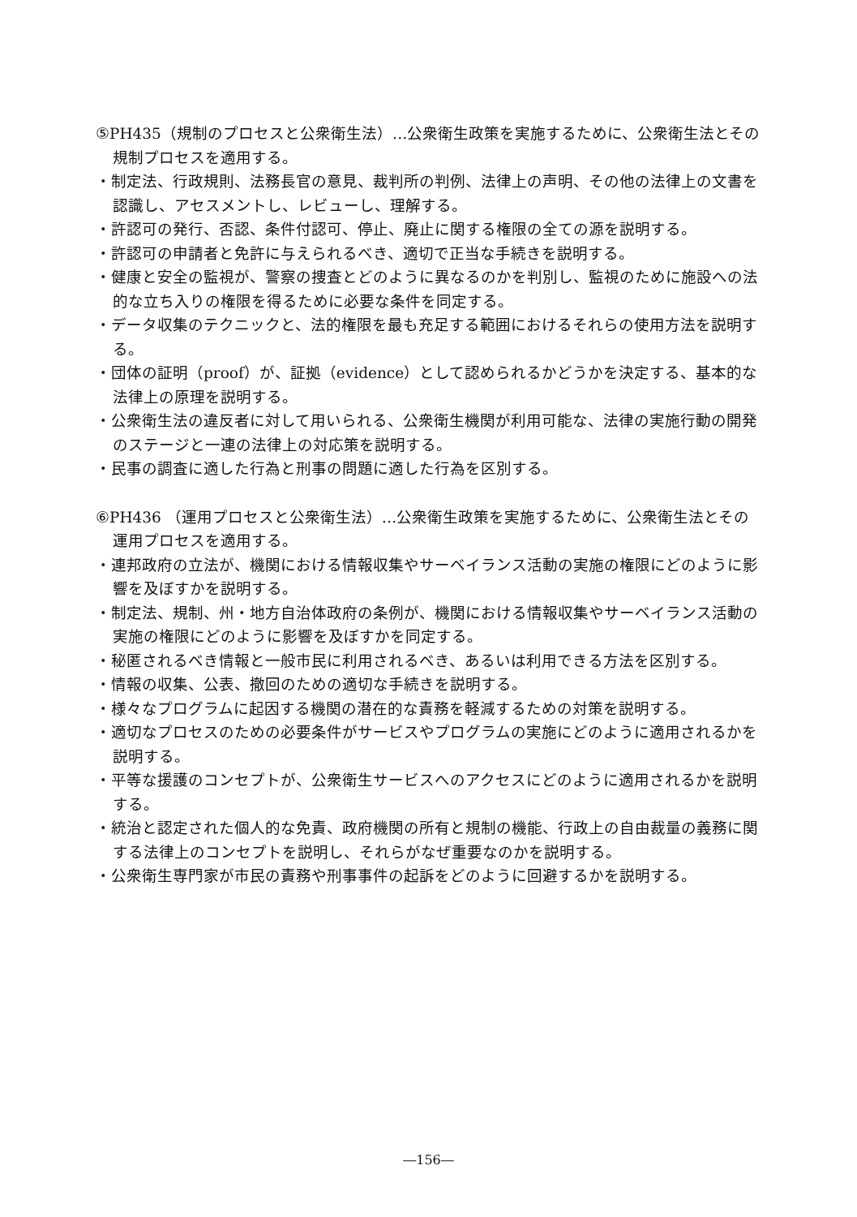⑤PH435（規制のプロセスと公衆衛生法）…公衆衛生政策を実施するために、公衆衛生法とその規制プロセスを適用する。
・制定法、行政規則、法務長官の意見、裁判所の判例、法律上の声明、その他の法律上の文書を認識し、アセスメントし、レビューし、理解する。
・許認可の発行、否認、条件付認可、停止、廃止に関する権限の全ての源を説明する。
・許認可の申請者と免許に与えられるべき、適切で正当な手続きを説明する。
・健康と安全の監視が、警察の捜査とどのように異なるのかを判別し、監視のために施設への法的な立ち入りの権限を得るために必要な条件を同定する。
・データ収集のテクニックと、法的権限を最も充足する範囲におけるそれらの使用方法を説明する。
・団体の証明（proof）が、証拠（evidence）として認められるかどうかを決定する、基本的な法律上の原理を説明する。
・公衆衛生法の違反者に対して用いられる、公衆衛生機関が利用可能な、法律の実施行動の開発のステージと一連の法律上の対応策を説明する。
・民事の調査に適した行為と刑事の問題に適した行為を区別する。
⑥PH436 （運用プロセスと公衆衛生法）…公衆衛生政策を実施するために、公衆衛生法とその運用プロセスを適用する。
・連邦政府の立法が、機関における情報収集やサーベイランス活動の実施の権限にどのように影響を及ぼすかを説明する。
・制定法、規制、州・地方自治体政府の条例が、機関における情報収集やサーベイランス活動の実施の権限にどのように影響を及ぼすかを同定する。
・秘匿されるべき情報と一般市民に利用されるべき、あるいは利用できる方法を区別する。
・情報の収集、公表、撤回のための適切な手続きを説明する。
・様々なプログラムに起因する機関の潜在的な責務を軽減するための対策を説明する。
・適切なプロセスのための必要条件がサービスやプログラムの実施にどのように適用されるかを説明する。
・平等な援護のコンセプトが、公衆衛生サービスへのアクセスにどのように適用されるかを説明する。
・統治と認定された個人的な免責、政府機関の所有と規制の機能、行政上の自由裁量の義務に関する法律上のコンセプトを説明し、それらがなぜ重要なのかを説明する。
・公衆衛生専門家が市民の責務や刑事事件の起訴をどのように回避するかを説明する。
―156―